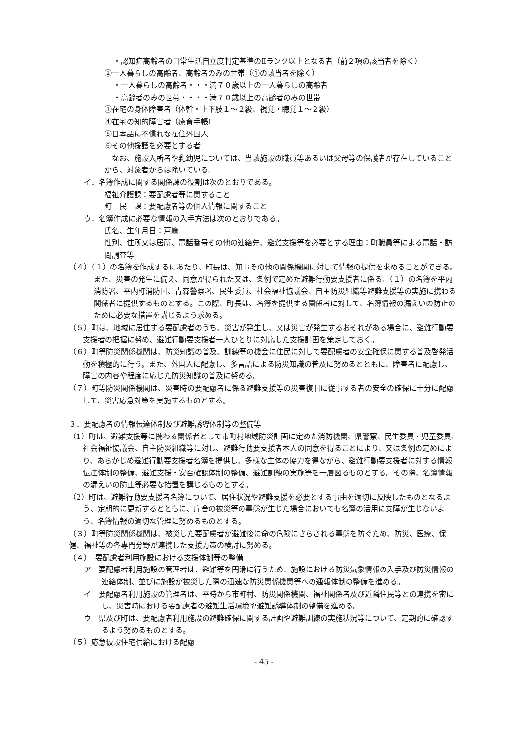・認知症高齢者の日常生活自立度判定基準のⅡランク以上となる者（前２項の該当者を除く）
②一人暮らしの高齢者、高齢者のみの世帯（①の該当者を除く）
・一人暮らしの高齢者・・・満７０歳以上の一人暮らしの高齢者
・高齢者のみの世帯・・・・満７０歳以上の高齢者のみの世帯
③在宅の身体障害者（体幹・上下肢１～２級、視覚・聴覚１～２級）
④在宅の知的障害者（療育手帳）
⑤日本語に不慣れな在住外国人
⑥その他援護を必要とする者
　なお、施設入所者や乳幼児については、当該施設の職員等あるいは父母等の保護者が存在していることから、対象者からは除いている。
イ．名簿作成に関する関係課の役割は次のとおりである。
福祉介護課：要配慮者等に関すること
町　民　課：要配慮者等の個人情報に関すること
ウ．名簿作成に必要な情報の入手方法は次のとおりである。
氏名、生年月日：戸籍
性別、住所又は居所、電話番号その他の連絡先、避難支援等を必要とする理由：町職員等による電話・訪問調査等
（４）（１）の名簿を作成するにあたり、町長は、知事その他の関係機関に対して情報の提供を求めることができる。また、災害の発生に備え、同意が得られた又は、条例で定めた避難行動要支援者に係る、（１）の名簿を平内消防署、平内町消防団、青森警察署、民生委員、社会福祉協議会、自主防災組織等避難支援等の実施に携わる関係者に提供するものとする。この際、町長は、名簿を提供する関係者に対して、名簿情報の漏えいの防止のために必要な措置を講じるよう求める。
（５）町は、地域に居住する要配慮者のうち、災害が発生し、又は災害が発生するおそれがある場合に、避難行動要支援者の把握に努め、避難行動要支援者一人ひとりに対応した支援計画を策定しておく。
（６）町等防災関係機関は、防災知識の普及、訓練等の機会に住民に対して要配慮者の安全確保に関する普及啓発活動を積極的に行う。また、外国人に配慮し、多言語による防災知識の普及に努めるとともに、障害者に配慮し、障害の内容や程度に応じた防災知識の普及に努める。
（７）町等防災関係機関は、災害時の要配慮者に係る避難支援等の災害復旧に従事する者の安全の確保に十分に配慮して、災害応急対策を実施するものとする。
３．要配慮者の情報伝達体制及び避難誘導体制等の整備等
（1）町は、避難支援等に携わる関係者として市町村地域防災計画に定めた消防機関、県警察、民生委員・児童委員、社会福祉協議会、自主防災組織等に対し、避難行動要支援者本人の同意を得ることにより、又は条例の定めにより、あらかじめ避難行動要支援者名簿を提供し、多様な主体の協力を得ながら、避難行動要支援者に対する情報伝達体制の整備、避難支援・安否確認体制の整備、避難訓練の実施等を一層図るものとする。その際、名簿情報の漏えいの防止等必要な措置を講じるものとする。
（2）町は、避難行動要支援者名簿について、居住状況や避難支援を必要とする事由を適切に反映したものとなるよう、定期的に更新するとともに、庁舎の被災等の事態が生じた場合においても名簿の活用に支障が生じないよう、名簿情報の適切な管理に努めるものとする。
（３）町等防災関係機関は、被災した要配慮者が避難後に命の危険にさらされる事態を防ぐため、防災、医療、保健、福祉等の各専門分野が連携した支援方策の検討に努める。
（４）　要配慮者利用施設における支援体制等の整備
ア　要配慮者利用施設の管理者は、避難等を円滑に行うため、施設における防災気象情報の入手及び防災情報の連絡体制、並びに施設が被災した際の迅速な防災関係機関等への通報体制の整備を進める。
イ　要配慮者利用施設の管理者は、平時から市町村、防災関係機関、福祉関係者及び近隣住民等との連携を密にし、災害時における要配慮者の避難生活環境や避難誘導体制の整備を進める。
ウ　県及び町は、要配慮者利用施設の避難確保に関する計画や避難訓練の実施状況等について、定期的に確認するよう努めるものとする。
（５）応急仮設住宅供給における配慮
- 45 -